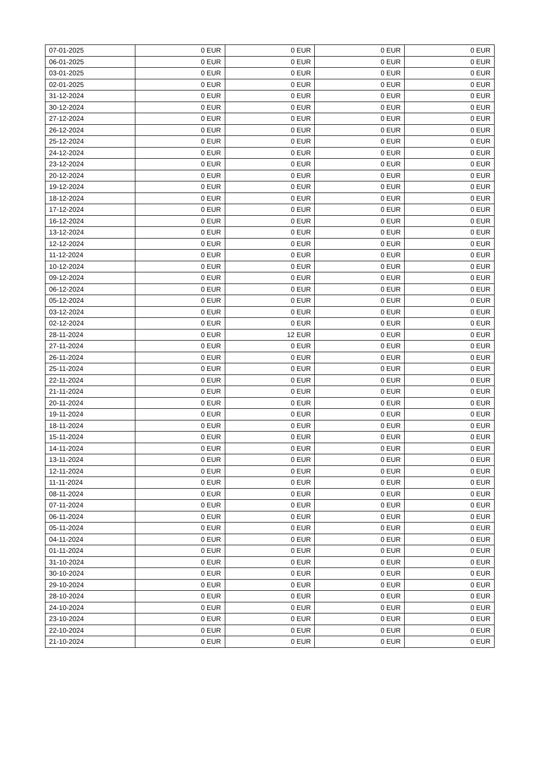| 07-01-2025 | 0 EUR | 0 EUR | 0 EUR | 0 EUR |
| 06-01-2025 | 0 EUR | 0 EUR | 0 EUR | 0 EUR |
| 03-01-2025 | 0 EUR | 0 EUR | 0 EUR | 0 EUR |
| 02-01-2025 | 0 EUR | 0 EUR | 0 EUR | 0 EUR |
| 31-12-2024 | 0 EUR | 0 EUR | 0 EUR | 0 EUR |
| 30-12-2024 | 0 EUR | 0 EUR | 0 EUR | 0 EUR |
| 27-12-2024 | 0 EUR | 0 EUR | 0 EUR | 0 EUR |
| 26-12-2024 | 0 EUR | 0 EUR | 0 EUR | 0 EUR |
| 25-12-2024 | 0 EUR | 0 EUR | 0 EUR | 0 EUR |
| 24-12-2024 | 0 EUR | 0 EUR | 0 EUR | 0 EUR |
| 23-12-2024 | 0 EUR | 0 EUR | 0 EUR | 0 EUR |
| 20-12-2024 | 0 EUR | 0 EUR | 0 EUR | 0 EUR |
| 19-12-2024 | 0 EUR | 0 EUR | 0 EUR | 0 EUR |
| 18-12-2024 | 0 EUR | 0 EUR | 0 EUR | 0 EUR |
| 17-12-2024 | 0 EUR | 0 EUR | 0 EUR | 0 EUR |
| 16-12-2024 | 0 EUR | 0 EUR | 0 EUR | 0 EUR |
| 13-12-2024 | 0 EUR | 0 EUR | 0 EUR | 0 EUR |
| 12-12-2024 | 0 EUR | 0 EUR | 0 EUR | 0 EUR |
| 11-12-2024 | 0 EUR | 0 EUR | 0 EUR | 0 EUR |
| 10-12-2024 | 0 EUR | 0 EUR | 0 EUR | 0 EUR |
| 09-12-2024 | 0 EUR | 0 EUR | 0 EUR | 0 EUR |
| 06-12-2024 | 0 EUR | 0 EUR | 0 EUR | 0 EUR |
| 05-12-2024 | 0 EUR | 0 EUR | 0 EUR | 0 EUR |
| 03-12-2024 | 0 EUR | 0 EUR | 0 EUR | 0 EUR |
| 02-12-2024 | 0 EUR | 0 EUR | 0 EUR | 0 EUR |
| 28-11-2024 | 0 EUR | 12 EUR | 0 EUR | 0 EUR |
| 27-11-2024 | 0 EUR | 0 EUR | 0 EUR | 0 EUR |
| 26-11-2024 | 0 EUR | 0 EUR | 0 EUR | 0 EUR |
| 25-11-2024 | 0 EUR | 0 EUR | 0 EUR | 0 EUR |
| 22-11-2024 | 0 EUR | 0 EUR | 0 EUR | 0 EUR |
| 21-11-2024 | 0 EUR | 0 EUR | 0 EUR | 0 EUR |
| 20-11-2024 | 0 EUR | 0 EUR | 0 EUR | 0 EUR |
| 19-11-2024 | 0 EUR | 0 EUR | 0 EUR | 0 EUR |
| 18-11-2024 | 0 EUR | 0 EUR | 0 EUR | 0 EUR |
| 15-11-2024 | 0 EUR | 0 EUR | 0 EUR | 0 EUR |
| 14-11-2024 | 0 EUR | 0 EUR | 0 EUR | 0 EUR |
| 13-11-2024 | 0 EUR | 0 EUR | 0 EUR | 0 EUR |
| 12-11-2024 | 0 EUR | 0 EUR | 0 EUR | 0 EUR |
| 11-11-2024 | 0 EUR | 0 EUR | 0 EUR | 0 EUR |
| 08-11-2024 | 0 EUR | 0 EUR | 0 EUR | 0 EUR |
| 07-11-2024 | 0 EUR | 0 EUR | 0 EUR | 0 EUR |
| 06-11-2024 | 0 EUR | 0 EUR | 0 EUR | 0 EUR |
| 05-11-2024 | 0 EUR | 0 EUR | 0 EUR | 0 EUR |
| 04-11-2024 | 0 EUR | 0 EUR | 0 EUR | 0 EUR |
| 01-11-2024 | 0 EUR | 0 EUR | 0 EUR | 0 EUR |
| 31-10-2024 | 0 EUR | 0 EUR | 0 EUR | 0 EUR |
| 30-10-2024 | 0 EUR | 0 EUR | 0 EUR | 0 EUR |
| 29-10-2024 | 0 EUR | 0 EUR | 0 EUR | 0 EUR |
| 28-10-2024 | 0 EUR | 0 EUR | 0 EUR | 0 EUR |
| 24-10-2024 | 0 EUR | 0 EUR | 0 EUR | 0 EUR |
| 23-10-2024 | 0 EUR | 0 EUR | 0 EUR | 0 EUR |
| 22-10-2024 | 0 EUR | 0 EUR | 0 EUR | 0 EUR |
| 21-10-2024 | 0 EUR | 0 EUR | 0 EUR | 0 EUR |